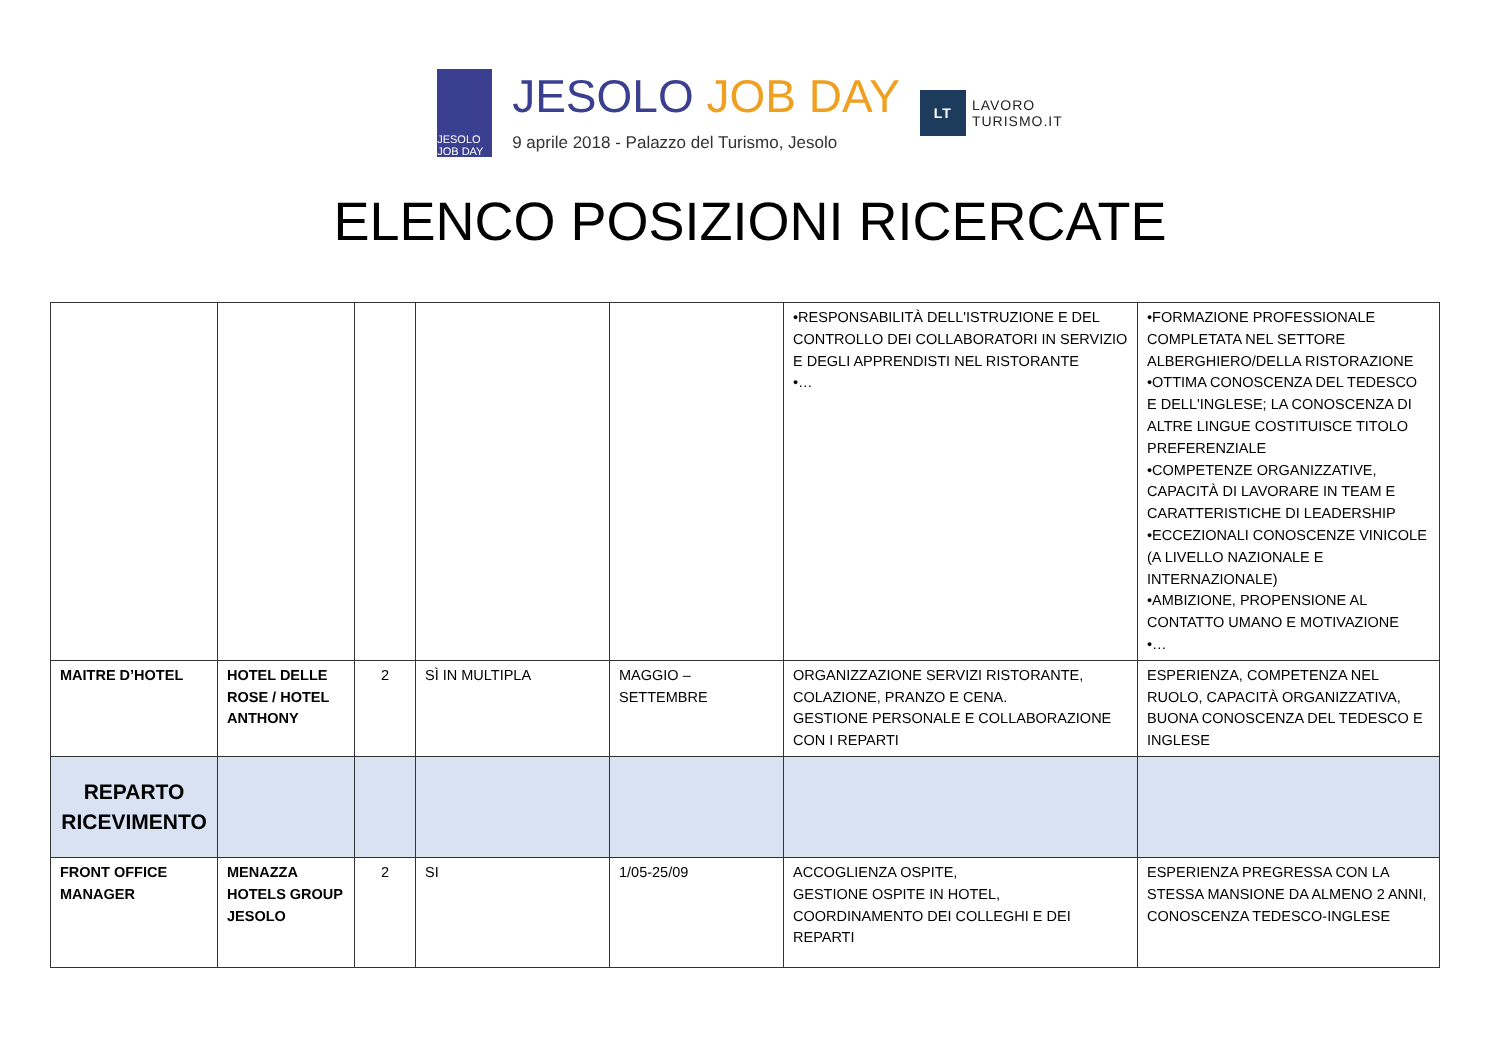JESOLO JOB DAY
JESOLO JOB DAY
9 aprile 2018 - Palazzo del Turismo, Jesolo
LT
LAVORO
TURISMO.IT
ELENCO POSIZIONI RICERCATE
| | | | | | •RESPONSABILITÀ DELL'ISTRUZIONE E DEL CONTROLLO DEI COLLABORATORI IN SERVIZIO E DEGLI APPRENDISTI NEL RISTORANTE •… | •FORMAZIONE PROFESSIONALE COMPLETATA NEL SETTORE ALBERGHIERO/DELLA RISTORAZIONE •OTTIMA CONOSCENZA DEL TEDESCO E DELL'INGLESE; LA CONOSCENZA DI ALTRE LINGUE COSTITUISCE TITOLO PREFERENZIALE •COMPETENZE ORGANIZZATIVE, CAPACITÀ DI LAVORARE IN TEAM E CARATTERISTICHE DI LEADERSHIP •ECCEZIONALI CONOSCENZE VINICOLE (A LIVELLO NAZIONALE E INTERNAZIONALE) •AMBIZIONE, PROPENSIONE AL CONTATTO UMANO E MOTIVAZIONE •… |
| MAITRE D’HOTEL | HOTEL DELLE ROSE / HOTEL ANTHONY | 2 | SÌ IN MULTIPLA | MAGGIO – SETTEMBRE | ORGANIZZAZIONE SERVIZI RISTORANTE, COLAZIONE, PRANZO E CENA. GESTIONE PERSONALE E COLLABORAZIONE CON I REPARTI | ESPERIENZA, COMPETENZA NEL RUOLO, CAPACITÀ ORGANIZZATIVA, BUONA CONOSCENZA DEL TEDESCO E INGLESE |
| REPARTO RICEVIMENTO | | | | | | |
| FRONT OFFICE MANAGER | MENAZZA HOTELS GROUP JESOLO | 2 | SI | 1/05-25/09 | ACCOGLIENZA OSPITE, GESTIONE OSPITE IN HOTEL, COORDINAMENTO DEI COLLEGHI E DEI REPARTI | ESPERIENZA PREGRESSA CON LA STESSA MANSIONE DA ALMENO 2 ANNI, CONOSCENZA TEDESCO-INGLESE |